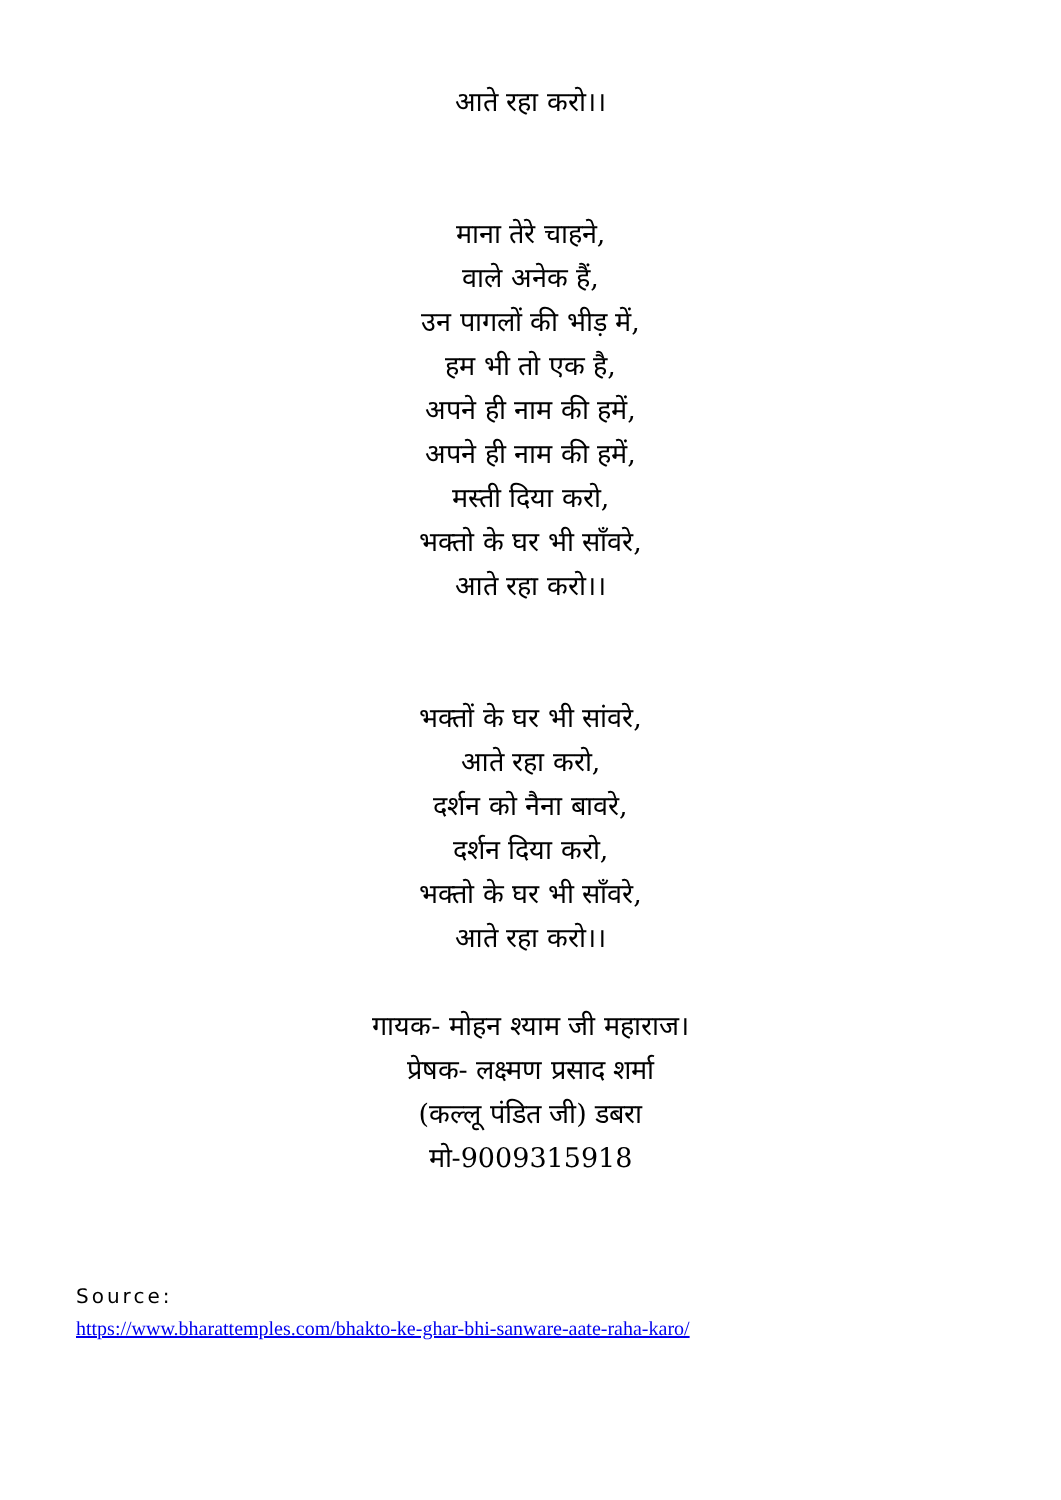आते रहा करो।।
माना तेरे चाहने,
वाले अनेक हैं,
उन पागलों की भीड़ में,
हम भी तो एक है,
अपने ही नाम की हमें,
अपने ही नाम की हमें,
मस्ती दिया करो,
भक्तो के घर भी साँवरे,
आते रहा करो।।
भक्तों के घर भी सांवरे,
आते रहा करो,
दर्शन को नैना बावरे,
दर्शन दिया करो,
भक्तो के घर भी साँवरे,
आते रहा करो।।
गायक- मोहन श्याम जी महाराज।
प्रेषक- लक्ष्मण प्रसाद शर्मा
(कल्लू पंडित जी) डबरा
मो-9009315918
Source:
https://www.bharattemples.com/bhakto-ke-ghar-bhi-sanware-aate-raha-karo/